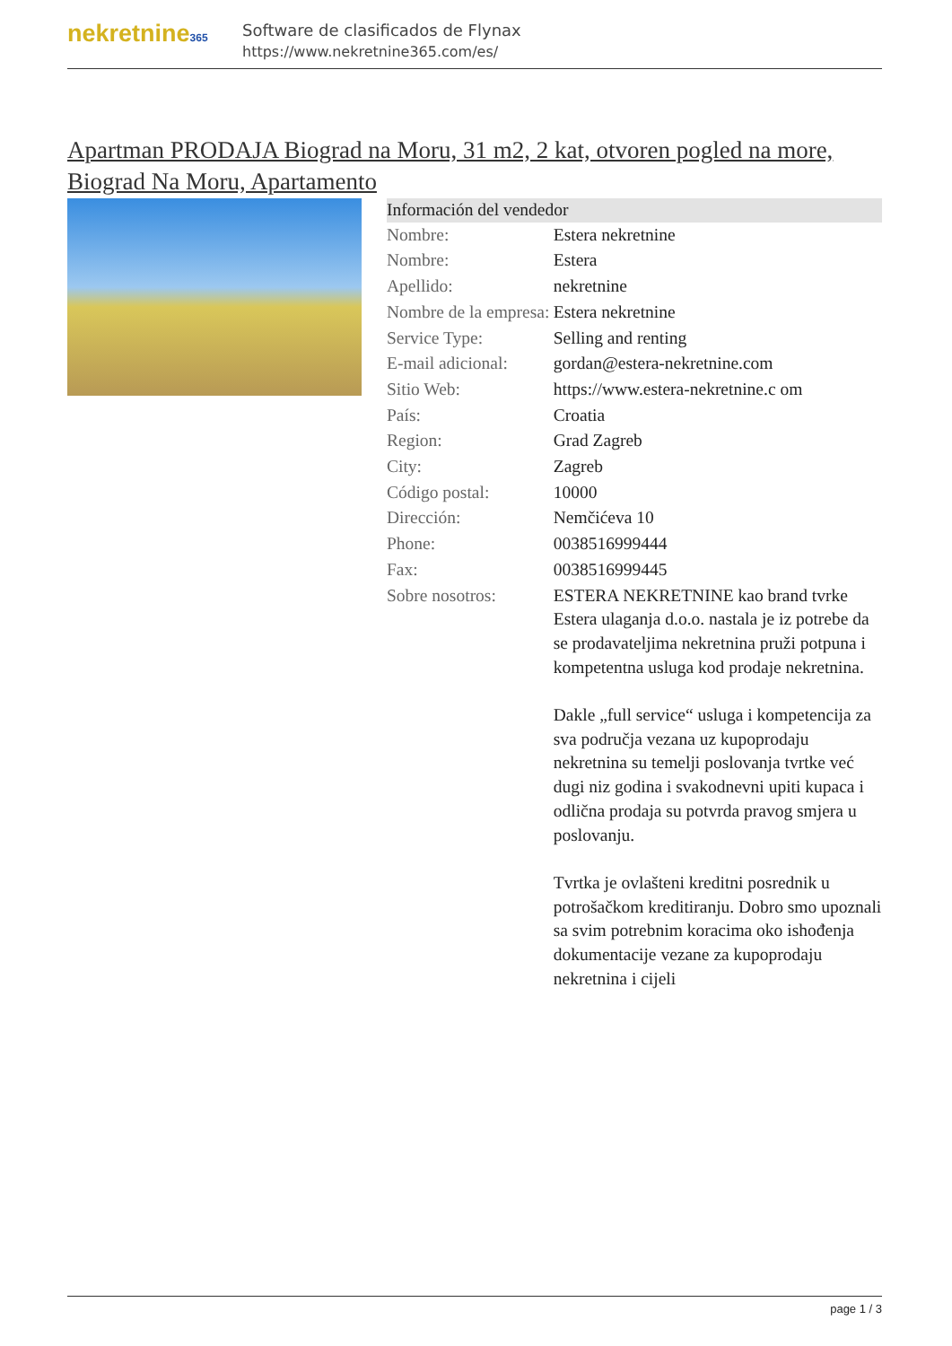nekretnine365
Software de clasificados de Flynax
https://www.nekretnine365.com/es/
Apartman PRODAJA Biograd na Moru, 31 m2, 2 kat, otvoren pogled na more, Biograd Na Moru, Apartamento
| Información del vendedor | |
| --- | --- |
| Nombre: | Estera nekretnine |
| Nombre: | Estera |
| Apellido: | nekretnine |
| Nombre de la empresa: | Estera nekretnine |
| Service Type: | Selling and renting |
| E-mail adicional: | gordan@estera-nekretnine.com |
| Sitio Web: | https://www.estera-nekretnine.c om |
| País: | Croatia |
| Region: | Grad Zagreb |
| City: | Zagreb |
| Código postal: | 10000 |
| Dirección: | Nemčićeva 10 |
| Phone: | 0038516999444 |
| Fax: | 0038516999445 |
| Sobre nosotros: | ESTERA NEKRETNINE kao brand tvrke Estera ulaganja d.o.o. nastala je iz potrebe da se prodavateljima nekretnina pruži potpuna i kompetentna usluga kod prodaje nekretnina. Dakle „full service“ usluga i kompetencija za sva područja vezana uz kupoprodaju nekretnina su temelji poslovanja tvrtke već dugi niz godina i svakodnevni upiti kupaca i odlična prodaja su potvrda pravog smjera u poslovanju. Tvrtka je ovlašteni kreditni posrednik u potrošačkom kreditiranju. Dobro smo upoznali sa svim potrebnim koracima oko ishođenja dokumentacije vezane za kupoprodaju nekretnina i cijeli |
page 1 / 3